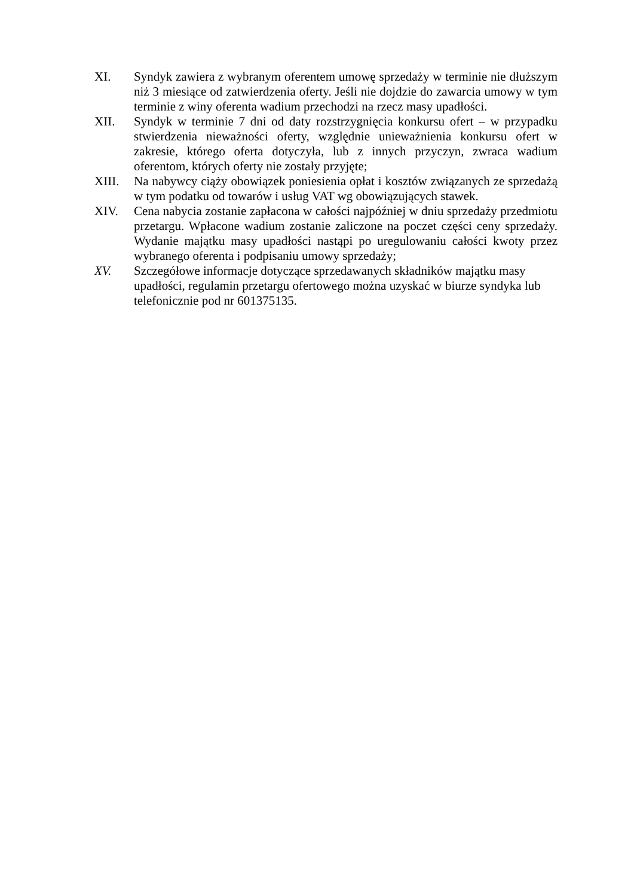XI. Syndyk zawiera z wybranym oferentem umowę sprzedaży w terminie nie dłuższym niż 3 miesiące od zatwierdzenia oferty. Jeśli nie dojdzie do zawarcia umowy w tym terminie z winy oferenta wadium przechodzi na rzecz masy upadłości.
XII. Syndyk w terminie 7 dni od daty rozstrzygnięcia konkursu ofert – w przypadku stwierdzenia nieważności oferty, względnie unieważnienia konkursu ofert w zakresie, którego oferta dotyczyła, lub z innych przyczyn, zwraca wadium oferentom, których oferty nie zostały przyjęte;
XIII. Na nabywcy ciąży obowiązek poniesienia opłat i kosztów związanych ze sprzedażą w tym podatku od towarów i usług VAT wg obowiązujących stawek.
XIV. Cena nabycia zostanie zapłacona w całości najpóźniej w dniu sprzedaży przedmiotu przetargu. Wpłacone wadium zostanie zaliczone na poczet części ceny sprzedaży. Wydanie majątku masy upadłości nastąpi po uregulowaniu całości kwoty przez wybranego oferenta i podpisaniu umowy sprzedaży;
XV. Szczegółowe informacje dotyczące sprzedawanych składników majątku masy upadłości, regulamin przetargu ofertowego można uzyskać w biurze syndyka lub telefonicznie pod nr 601375135.